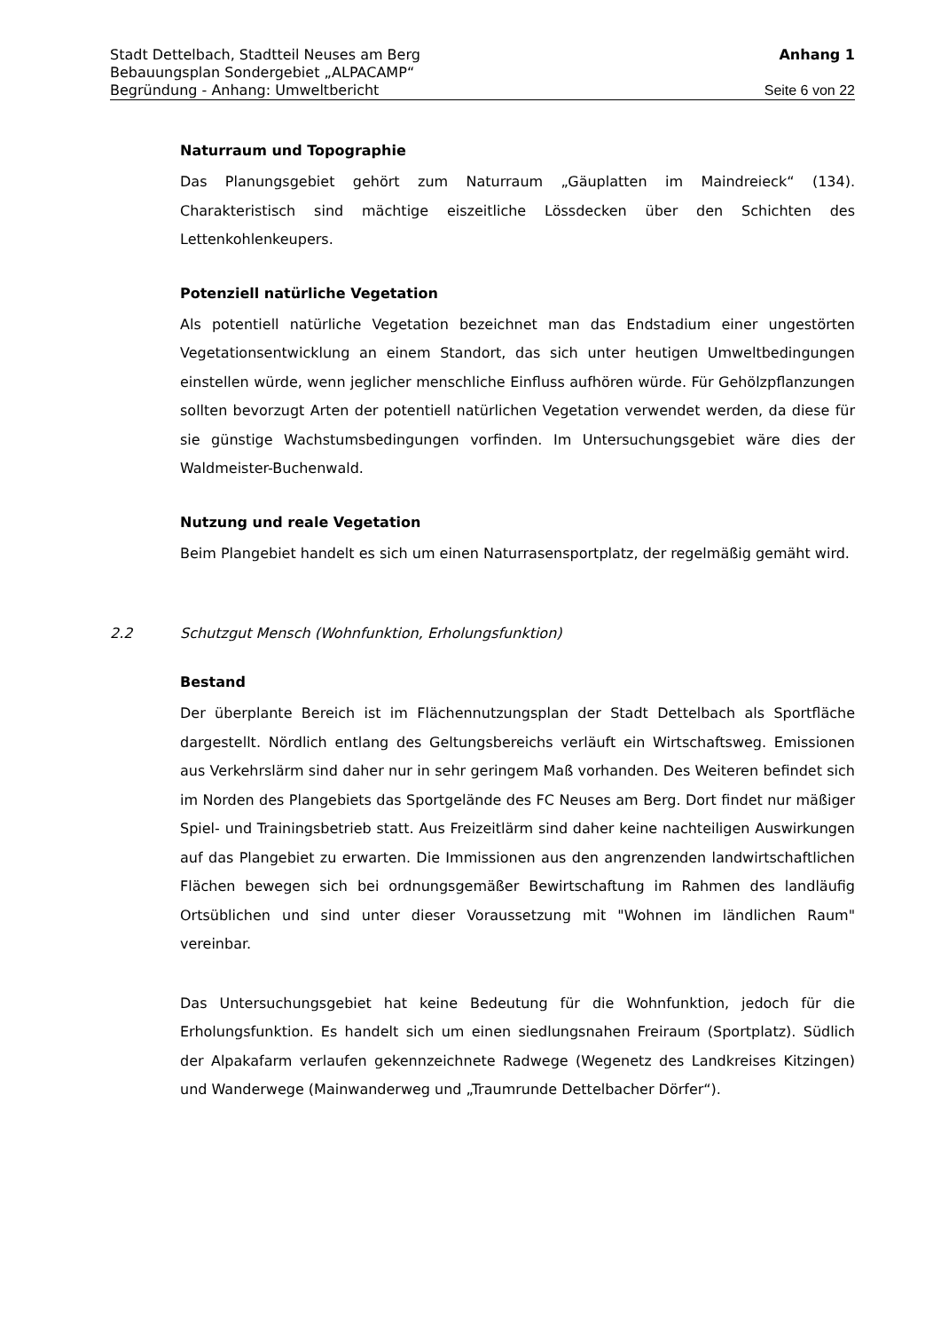Stadt Dettelbach, Stadtteil Neuses am Berg Anhang 1
Bebauungsplan Sondergebiet „ALPACAMP“
Begründung - Anhang: Umweltbericht Seite 6 von 22
Naturraum und Topographie
Das Planungsgebiet gehört zum Naturraum „Gäuplatten im Maindreieck“ (134). Charakteristisch sind mächtige eiszeitliche Lössdecken über den Schichten des Lettenkohlenkeupers.
Potenziell natürliche Vegetation
Als potentiell natürliche Vegetation bezeichnet man das Endstadium einer ungestörten Vegetationsentwicklung an einem Standort, das sich unter heutigen Umweltbedingungen einstellen würde, wenn jeglicher menschliche Einfluss aufhören würde. Für Gehölzpflanzungen sollten bevorzugt Arten der potentiell natürlichen Vegetation verwendet werden, da diese für sie günstige Wachstumsbedingungen vorfinden. Im Untersuchungsgebiet wäre dies der Waldmeister-Buchenwald.
Nutzung und reale Vegetation
Beim Plangebiet handelt es sich um einen Naturrasensportplatz, der regelmäßig gemäht wird.
2.2 Schutzgut Mensch (Wohnfunktion, Erholungsfunktion)
Bestand
Der überplante Bereich ist im Flächennutzungsplan der Stadt Dettelbach als Sportfläche dargestellt. Nördlich entlang des Geltungsbereichs verläuft ein Wirtschaftsweg. Emissionen aus Verkehrslärm sind daher nur in sehr geringem Maß vorhanden. Des Weiteren befindet sich im Norden des Plangebiets das Sportgelände des FC Neuses am Berg. Dort findet nur mäßiger Spiel- und Trainingsbetrieb statt. Aus Freizeitlärm sind daher keine nachteiligen Auswirkungen auf das Plangebiet zu erwarten. Die Immissionen aus den angrenzenden landwirtschaftlichen Flächen bewegen sich bei ordnungsgemäßer Bewirtschaftung im Rahmen des landläufig Ortsüblichen und sind unter dieser Voraussetzung mit "Wohnen im ländlichen Raum" vereinbar.
Das Untersuchungsgebiet hat keine Bedeutung für die Wohnfunktion, jedoch für die Erholungsfunktion. Es handelt sich um einen siedlungsnahen Freiraum (Sportplatz). Südlich der Alpakafarm verlaufen gekennzeichnete Radwege (Wegenetz des Landkreises Kitzingen) und Wanderwege (Mainwanderweg und „Traumrunde Dettelbacher Dörfer“).